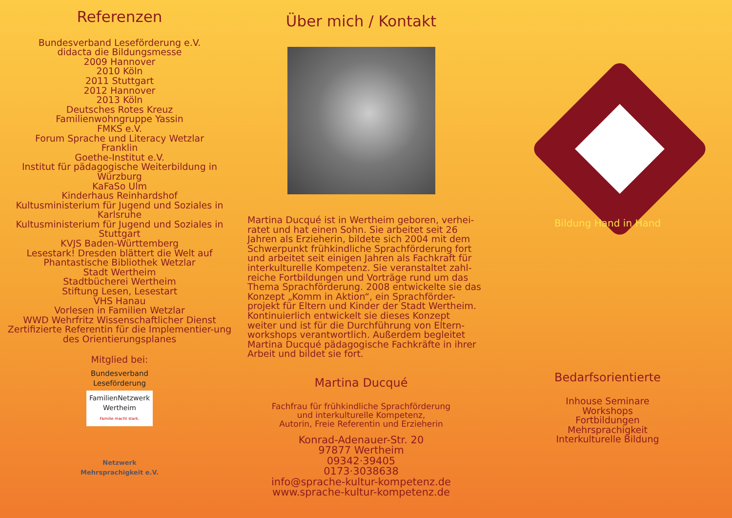Referenzen
Bundesverband Leseförderung e.V.
didacta die Bildungsmesse
2009 Hannover
2010 Köln
2011 Stuttgart
2012 Hannover
2013 Köln
Deutsches Rotes Kreuz
Familienwohngruppe Yassin
FMKS e.V.
Forum Sprache und Literacy Wetzlar
Franklin
Goethe-Institut e.V.
Institut für pädagogische Weiterbildung in Würzburg
KaFaSo Ulm
Kinderhaus Reinhardshof
Kultusministerium für Jugend und Soziales in Karlsruhe
Kultusministerium für Jugend und Soziales in Stuttgart
KVJS Baden-Württemberg
Lesestark! Dresden blättert die Welt auf
Phantastische Bibliothek Wetzlar
Stadt Wertheim
Stadtbücherei Wertheim
Stiftung Lesen, Lesestart
VHS Hanau
Vorlesen in Familien Wetzlar
WWD Wehrfritz Wissenschaftlicher Dienst
Zertifizierte Referentin für die Implementier-ung des Orientierungsplanes
Mitglied bei:
Bundesverband
Leseförderung
FamilienNetzwerk
Wertheim
Familie macht stark.
Netzwerk
Mehrsprachigkeit e.V.
Über mich / Kontakt
Martina Ducqué ist in Wertheim geboren, verhei-ratet und hat einen Sohn. Sie arbeitet seit 26 Jahren als Erzieherin, bildete sich 2004 mit dem Schwerpunkt frühkindliche Sprachförderung fort und arbeitet seit einigen Jahren als Fachkraft für interkulturelle Kompetenz. Sie veranstaltet zahl-reiche Fortbildungen und Vorträge rund um das Thema Sprachförderung. 2008 entwickelte sie das Konzept „Komm in Aktion“, ein Sprachförder-projekt für Eltern und Kinder der Stadt Wertheim. Kontinuierlich entwickelt sie dieses Konzept weiter und ist für die Durchführung von Eltern-workshops verantwortlich. Außerdem begleitet Martina Ducqué pädagogische Fachkräfte in ihrer Arbeit und bildet sie fort.
Martina Ducqué
Fachfrau für frühkindliche Sprachförderung
und interkulturelle Kompetenz,
Autorin, Freie Referentin und Erzieherin
Konrad-Adenauer-Str. 20
97877 Wertheim
09342·39405
0173·3038638
info@sprache-kultur-kompetenz.de
www.sprache-kultur-kompetenz.de
Bildung Hand in Hand
Bedarfsorientierte
Inhouse Seminare
Workshops
Fortbildungen
Mehrsprachigkeit
Interkulturelle Bildung